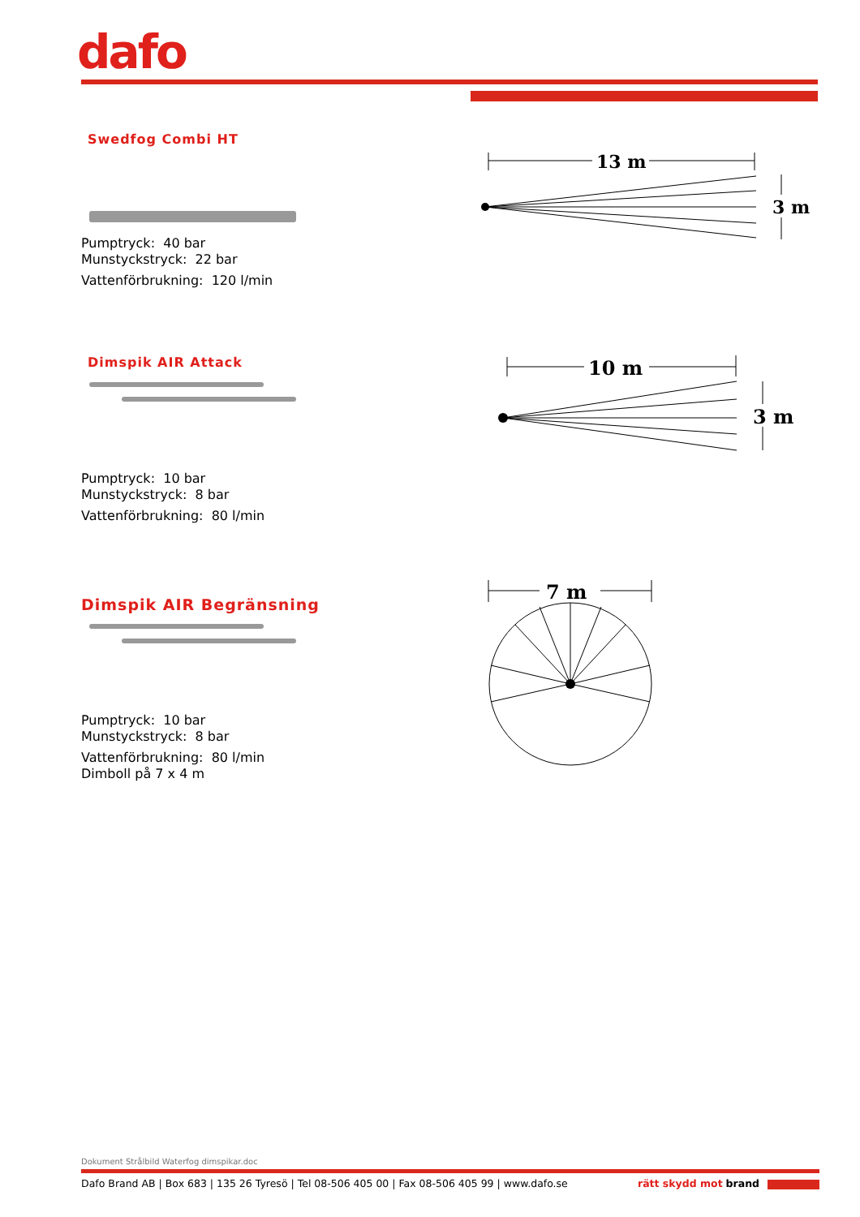dafo
Swedfog Combi HT
Pumptryck: 40 bar
Munstyckstryck: 22 bar
Vattenförbrukning: 120 l/min
Dimspik AIR Attack
Pumptryck: 10 bar
Munstyckstryck: 8 bar
Vattenförbrukning: 80 l/min
Dimspik AIR Begränsning
Pumptryck: 10 bar
Munstyckstryck: 8 bar
Vattenförbrukning: 80 l/min
Dimboll på 7 x 4 m
13 m
3 m
10 m
3 m
7 m
Dokument Strålbild Waterfog dimspikar.doc
Dafo Brand AB | Box 683 | 135 26 Tyresö | Tel 08-506 405 00 | Fax 08-506 405 99 | www.dafo.se rätt skydd mot brand